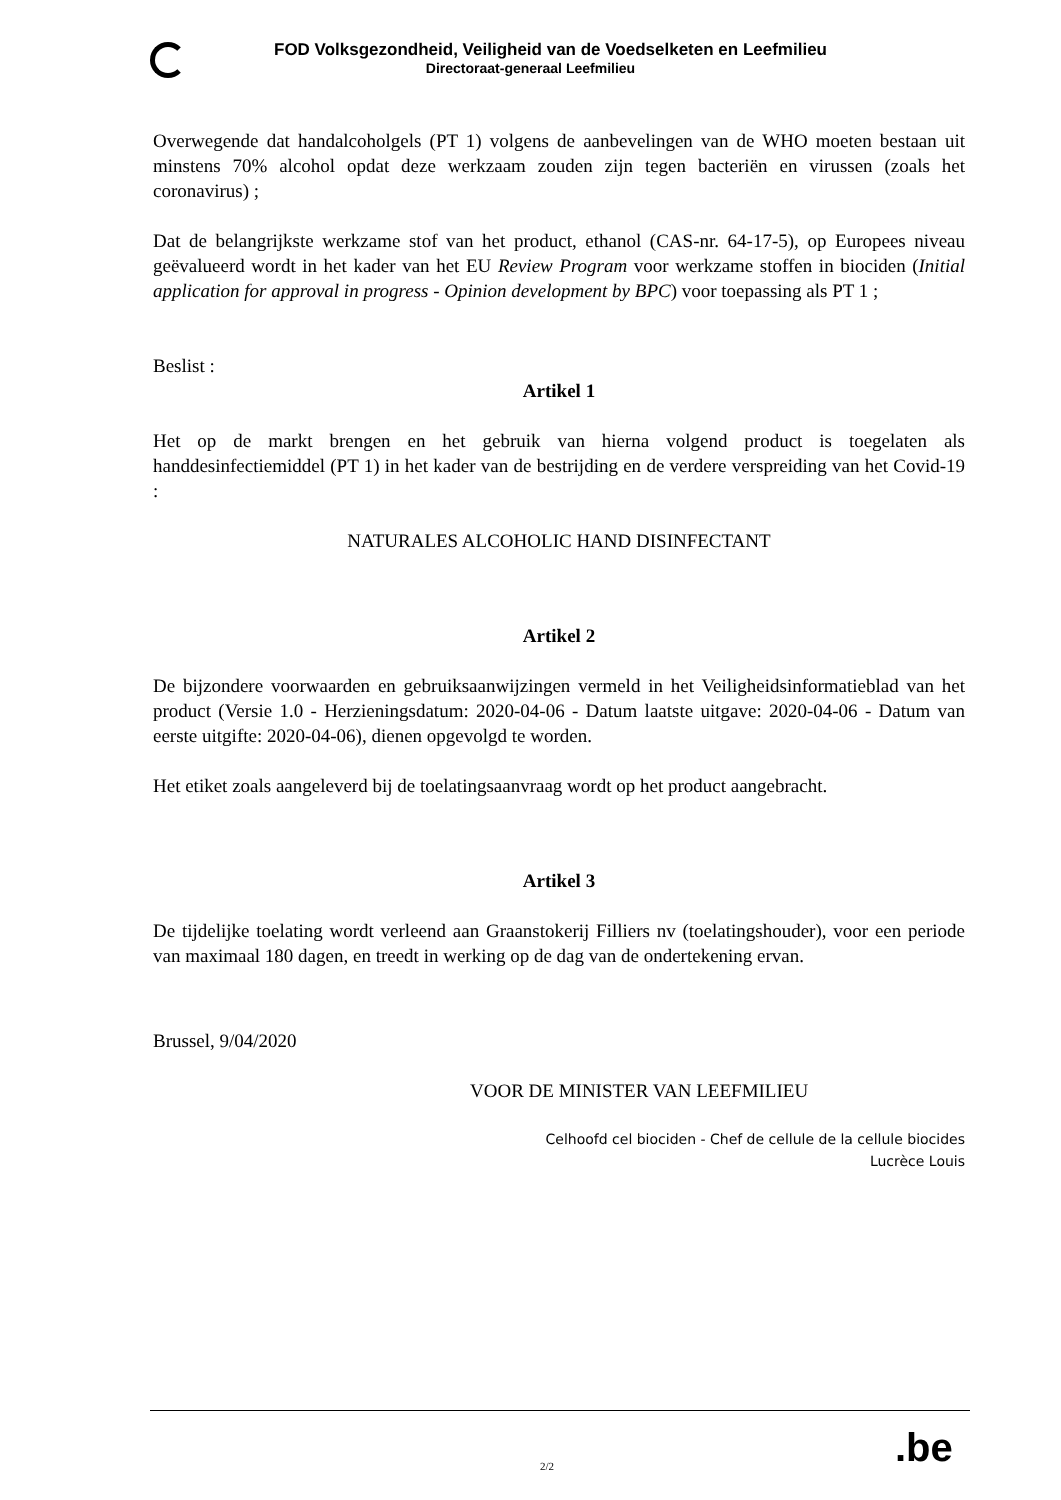FOD Volksgezondheid, Veiligheid van de Voedselketen en Leefmilieu
Directoraat-generaal Leefmilieu
Overwegende dat handalcoholgels (PT 1) volgens de aanbevelingen van de WHO moeten bestaan uit minstens 70% alcohol opdat deze werkzaam zouden zijn tegen bacteriën en virussen (zoals het coronavirus) ;
Dat de belangrijkste werkzame stof van het product, ethanol (CAS-nr. 64-17-5), op Europees niveau geëvalueerd wordt in het kader van het EU Review Program voor werkzame stoffen in biociden (Initial application for approval in progress - Opinion development by BPC) voor toepassing als PT 1 ;
Beslist :
Artikel 1
Het op de markt brengen en het gebruik van hierna volgend product is toegelaten als handdesinfectiemiddel (PT 1) in het kader van de bestrijding en de verdere verspreiding van het Covid-19 :
NATURALES ALCOHOLIC HAND DISINFECTANT
Artikel 2
De bijzondere voorwaarden en gebruiksaanwijzingen vermeld in het Veiligheidsinformatieblad van het product (Versie 1.0 - Herzieningsdatum: 2020-04-06 - Datum laatste uitgave: 2020-04-06 - Datum van eerste uitgifte: 2020-04-06), dienen opgevolgd te worden.
Het etiket zoals aangeleverd bij de toelatingsaanvraag wordt op het product aangebracht.
Artikel 3
De tijdelijke toelating wordt verleend aan Graanstokerij Filliers nv (toelatingshouder), voor een periode van maximaal 180 dagen, en treedt in werking op de dag van de ondertekening ervan.
Brussel, 9/04/2020
VOOR DE MINISTER VAN LEEFMILIEU
Celhoofd cel biociden - Chef de cellule de la cellule biocides
Lucrèce Louis
.be
2/2